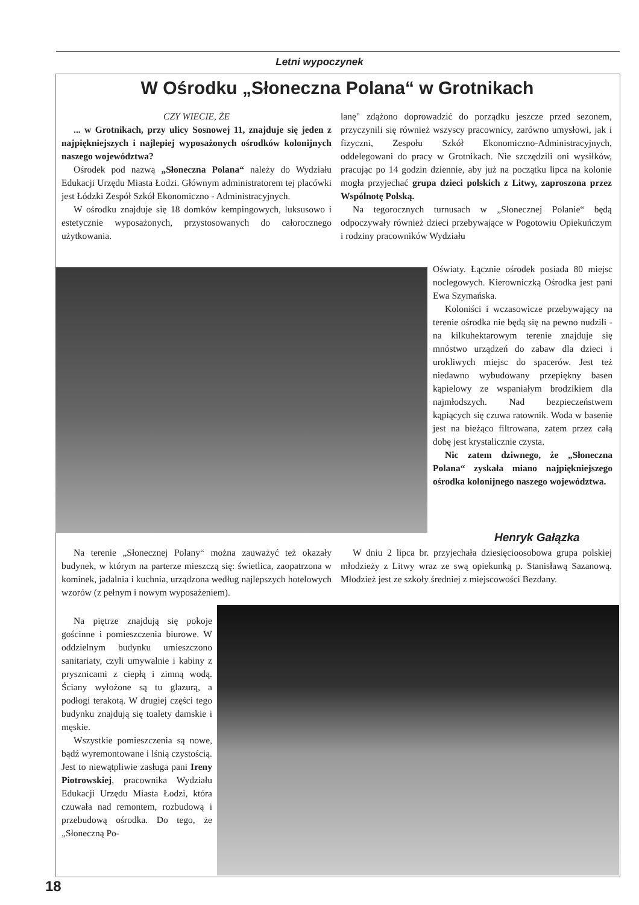Letni wypoczynek
W Ośrodku „Słoneczna Polana“ w Grotnikach
CZY WIECIE, ŻE
... w Grotnikach, przy ulicy Sosnowej 11, znajduje się jeden z najpiękniejszych i najlepiej wyposażonych ośrodków kolonijnych naszego województwa?
Ośrodek pod nazwą „Słoneczna Polana“ należy do Wydziału Edukacji Urzędu Miasta Łodzi. Głównym administratorem tej placówki jest Łódzki Zespół Szkół Ekonomiczno - Administracyjnych.
W ośrodku znajduje się 18 domków kempingowych, luksusowo i estetycznie wyposażonych, przystosowanych do całorocznego użytkowania.
lanę" zdążono doprowadzić do porządku jeszcze przed sezonem, przyczynili się również wszyscy pracownicy, zarówno umysłowi, jak i fizyczni, Zespołu Szkół Ekonomiczno-Administracyjnych, oddelegowani do pracy w Grotnikach. Nie szczędzili oni wysiłków, pracując po 14 godzin dziennie, aby już na początku lipca na kolonie mogła przyjechać grupa dzieci polskich z Litwy, zaproszona przez Wspólnotę Polską.
Na tegorocznych turnusach w „Słonecznej Polanie“ będą odpoczywały również dzieci przebywające w Pogotowiu Opiekuńczym i rodziny pracowników Wydziału
Oświaty. Łącznie ośrodek posiada 80 miejsc noclegowych. Kierowniczką Ośrodka jest pani Ewa Szymańska.
Koloniści i wczasowicze przebywający na terenie ośrodka nie będą się na pewno nudzili - na kilkuhektarowym terenie znajduje się mnóstwo urządzeń do zabaw dla dzieci i urokliwych miejsc do spacerów. Jest też niedawno wybudowany przepiękny basen kąpielowy ze wspaniałym brodzikiem dla najmłodszych. Nad bezpieczeństwem kąpiących się czuwa ratownik. Woda w basenie jest na bieżąco filtrowana, zatem przez całą dobę jest krystalicznie czysta.
Nic zatem dziwnego, że „Słoneczna Polana“ zyskała miano najpiękniejszego ośrodka kolonijnego naszego województwa.
Henryk Gałązka
Na terenie „Słonecznej Polany“ można zauważyć też okazały budynek, w którym na parterze mieszczą się: świetlica, zaopatrzona w kominek, jadalnia i kuchnia, urządzona według najlepszych hotelowych wzorów (z pełnym i nowym wyposażeniem).
Na piętrze znajdują się pokoje gościnne i pomieszczenia biurowe. W oddzielnym budynku umieszczono sanitariaty, czyli umywalnie i kabiny z prysznicami z ciepłą i zimną wodą. Ściany wyłożone są tu glazurą, a podłogi terakotą. W drugiej części tego budynku znajdują się toalety damskie i męskie.
Wszystkie pomieszczenia są nowe, bądź wyremontowane i lśnią czystością. Jest to niewątpliwie zasługa pani Ireny Piotrowskiej, pracownika Wydziału Edukacji Urzędu Miasta Łodzi, która czuwała nad remontem, rozbudową i przebudową ośrodka. Do tego, że „Słoneczną Po-
W dniu 2 lipca br. przyjechała dziesięcioosobowa grupa polskiej młodzieży z Litwy wraz ze swą opiekunką p. Stanisławą Sazanową. Młodzież jest ze szkoły średniej z miejscowości Bezdany.
18